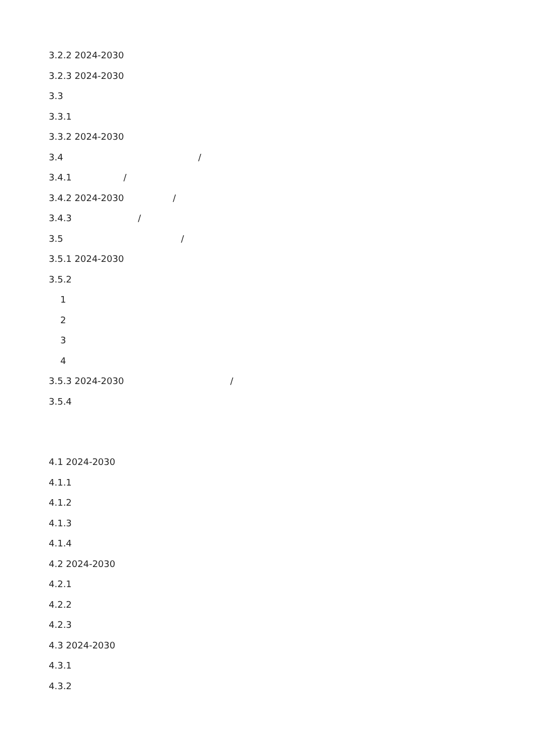3.2.2 2024-2030
3.2.3 2024-2030
3.3
3.3.1
3.3.2 2024-2030
3.4 /
3.4.1 /
3.4.2 2024-2030 /
3.4.3 /
3.5 /
3.5.1 2024-2030
3.5.2
1
2
3
4
3.5.3 2024-2030 /
3.5.4
4.1 2024-2030
4.1.1
4.1.2
4.1.3
4.1.4
4.2 2024-2030
4.2.1
4.2.2
4.2.3
4.3 2024-2030
4.3.1
4.3.2